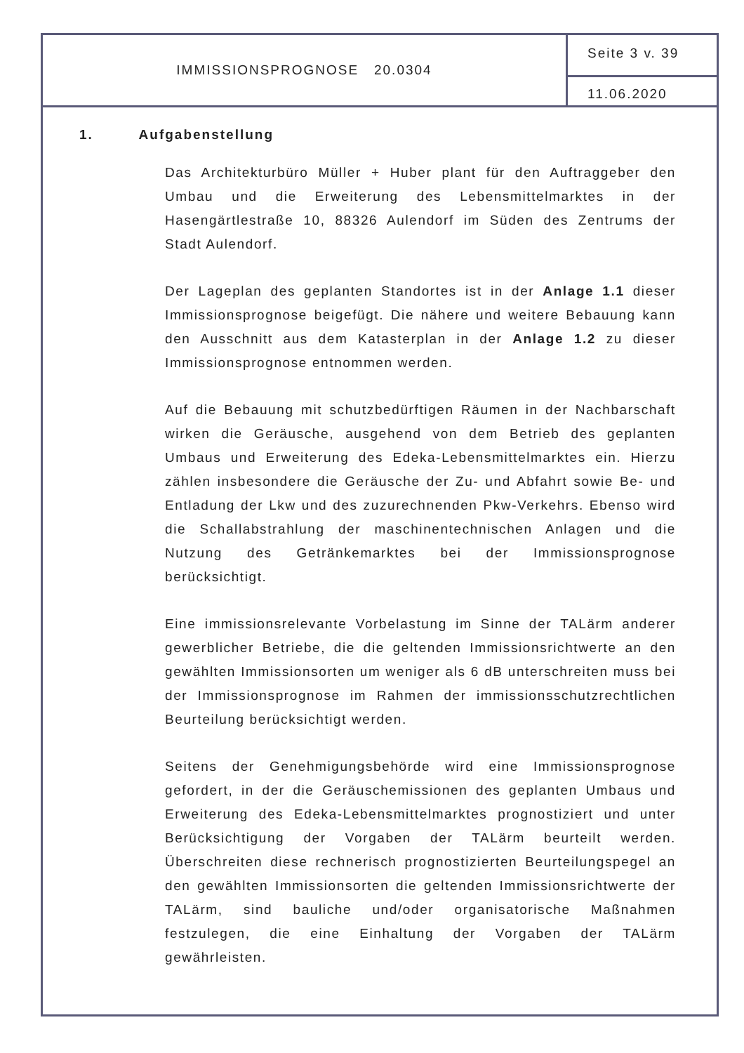IMMISSIONSPROGNOSE 20.0304
Seite 3 v. 39
11.06.2020
1. Aufgabenstellung
Das Architekturbüro Müller + Huber plant für den Auftraggeber den Umbau und die Erweiterung des Lebensmittelmarktes in der Hasengärtlestraße 10, 88326 Aulendorf im Süden des Zentrums der Stadt Aulendorf.
Der Lageplan des geplanten Standortes ist in der Anlage 1.1 dieser Immissionsprognose beigefügt. Die nähere und weitere Bebauung kann den Ausschnitt aus dem Katasterplan in der Anlage 1.2 zu dieser Immissionsprognose entnommen werden.
Auf die Bebauung mit schutzbedürftigen Räumen in der Nachbarschaft wirken die Geräusche, ausgehend von dem Betrieb des geplanten Umbaus und Erweiterung des Edeka-Lebensmittelmarktes ein. Hierzu zählen insbesondere die Geräusche der Zu- und Abfahrt sowie Be- und Entladung der Lkw und des zuzurechnenden Pkw-Verkehrs. Ebenso wird die Schallabstrahlung der maschinentechnischen Anlagen und die Nutzung des Getränkemarktes bei der Immissionsprognose berücksichtigt.
Eine immissionsrelevante Vorbelastung im Sinne der TALärm anderer gewerblicher Betriebe, die die geltenden Immissionsrichtwerte an den gewählten Immissionsorten um weniger als 6 dB unterschreiten muss bei der Immissionsprognose im Rahmen der immissionsschutzrechtlichen Beurteilung berücksichtigt werden.
Seitens der Genehmigungsbehörde wird eine Immissionsprognose gefordert, in der die Geräuschemissionen des geplanten Umbaus und Erweiterung des Edeka-Lebensmittelmarktes prognostiziert und unter Berücksichtigung der Vorgaben der TALärm beurteilt werden. Überschreiten diese rechnerisch prognostizierten Beurteilungspegel an den gewählten Immissionsorten die geltenden Immissionsrichtwerte der TALärm, sind bauliche und/oder organisatorische Maßnahmen festzulegen, die eine Einhaltung der Vorgaben der TALärm gewährleisten.